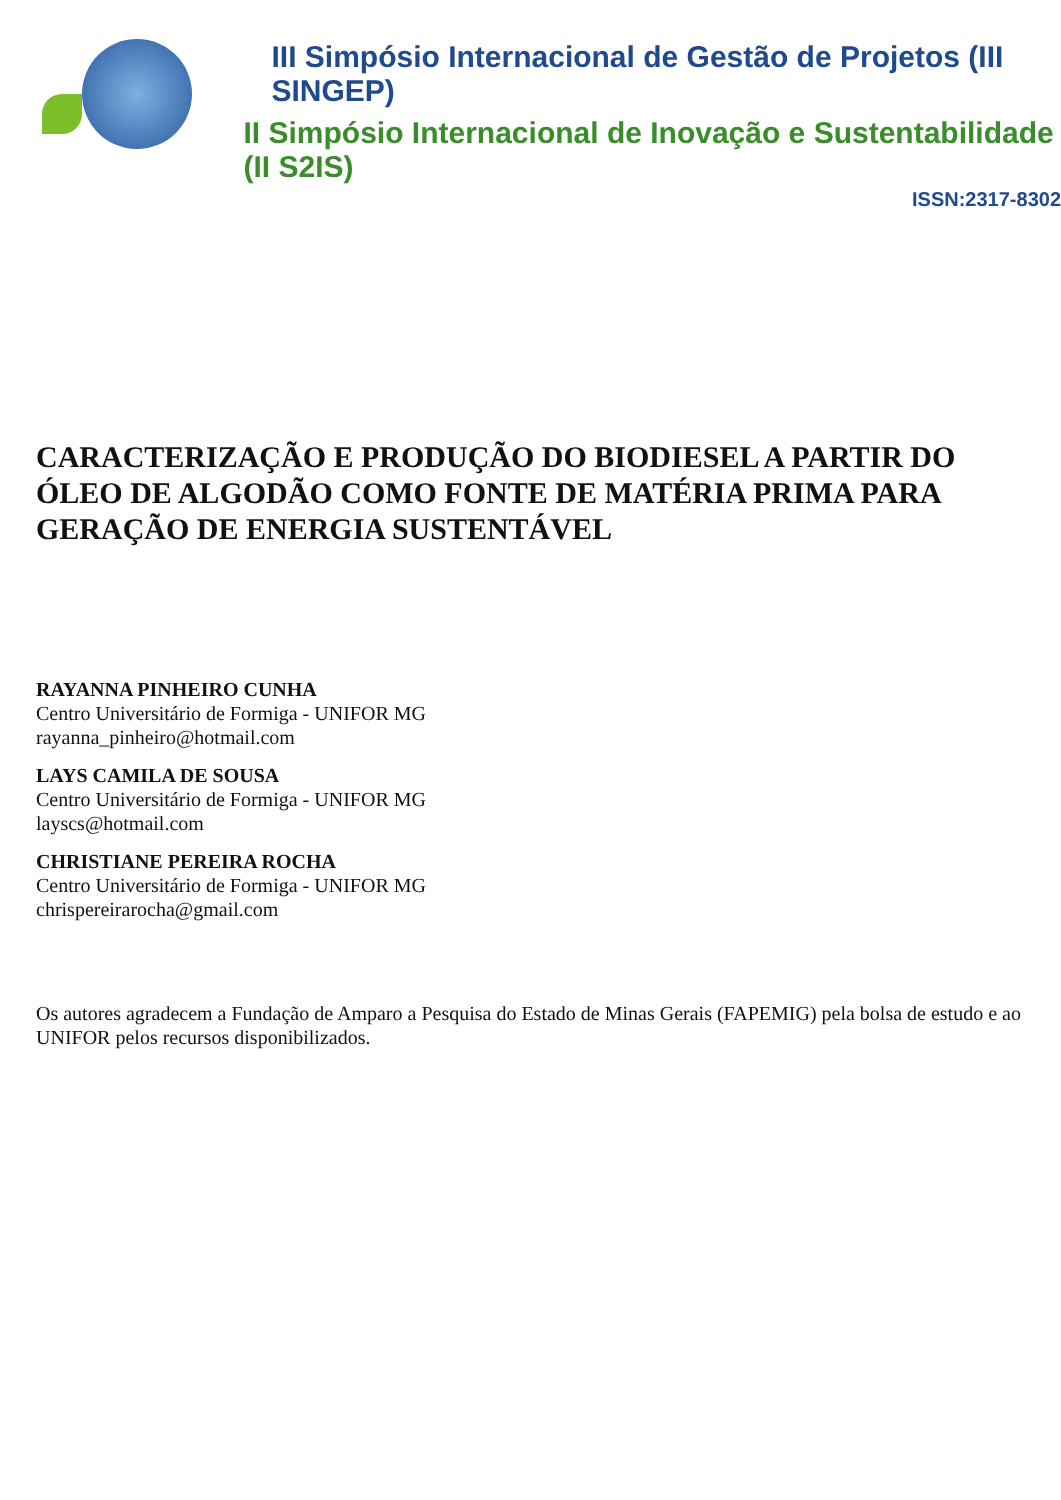III Simpósio Internacional de Gestão de Projetos (III SINGEP)
II Simpósio Internacional de Inovação e Sustentabilidade (II S2IS)
ISSN:2317-8302
CARACTERIZAÇÃO E PRODUÇÃO DO BIODIESEL A PARTIR DO ÓLEO DE ALGODÃO COMO FONTE DE MATÉRIA PRIMA PARA GERAÇÃO DE ENERGIA SUSTENTÁVEL
RAYANNA PINHEIRO CUNHA
Centro Universitário de Formiga - UNIFOR MG
rayanna_pinheiro@hotmail.com
LAYS CAMILA DE SOUSA
Centro Universitário de Formiga - UNIFOR MG
layscs@hotmail.com
CHRISTIANE PEREIRA ROCHA
Centro Universitário de Formiga - UNIFOR MG
chrispereirarocha@gmail.com
Os autores agradecem a Fundação de Amparo a Pesquisa do Estado de Minas Gerais (FAPEMIG) pela bolsa de estudo e ao UNIFOR pelos recursos disponibilizados.